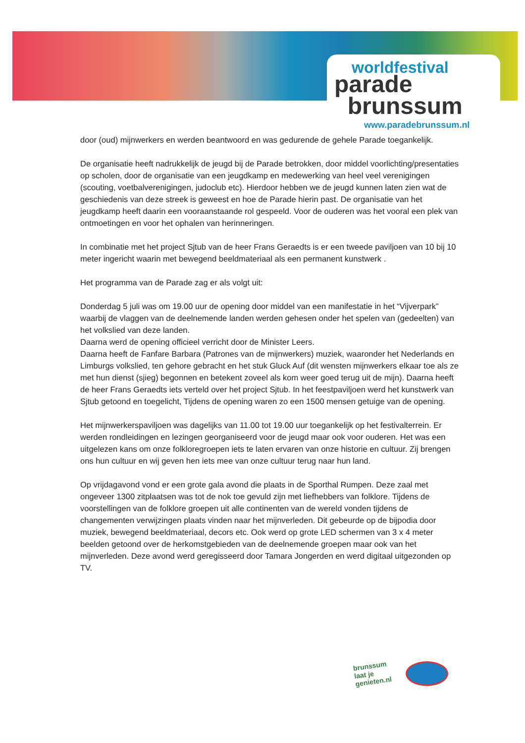worldfestival
parade
brunssum
www.paradebrunssum.nl
door (oud) mijnwerkers en werden beantwoord en was gedurende de gehele Parade toegankelijk.
De organisatie heeft nadrukkelijk de jeugd bij de Parade betrokken, door middel voorlichting/presentaties op scholen, door de organisatie van een jeugdkamp en medewerking van heel veel verenigingen (scouting, voetbalverenigingen, judoclub etc). Hierdoor hebben we de jeugd kunnen laten zien wat de geschiedenis van deze streek is geweest en hoe de Parade hierin past. De organisatie van het jeugdkamp heeft daarin een vooraanstaande rol gespeeld. Voor de ouderen was het vooral een plek van ontmoetingen en voor het ophalen van herinneringen.
In combinatie met het project Sjtub van de heer Frans Geraedts is er een tweede paviljoen van 10 bij 10 meter ingericht waarin met bewegend beeldmateriaal als een permanent kunstwerk .
Het programma van de Parade zag er als volgt uit:
Donderdag 5 juli was om 19.00 uur de opening door middel van een manifestatie in het “Vijverpark” waarbij de vlaggen van de deelnemende landen werden gehesen onder het spelen van (gedeelten) van het volkslied van deze landen.
Daarna werd de opening officieel verricht door de Minister Leers.
Daarna heeft de Fanfare Barbara (Patrones van de mijnwerkers) muziek, waaronder het Nederlands en Limburgs volkslied, ten gehore gebracht en het stuk Gluck Auf (dit wensten mijnwerkers elkaar toe als ze met hun dienst (sjieg) begonnen en betekent zoveel als kom weer goed terug uit de mijn). Daarna heeft de heer Frans Geraedts iets verteld over het project Sjtub. In het feestpaviljoen werd het kunstwerk van Sjtub getoond en toegelicht, Tijdens de opening waren zo een 1500 mensen getuige van de opening.
Het mijnwerkerspaviljoen was dagelijks van 11.00 tot 19.00 uur toegankelijk op het festivalterrein. Er werden rondleidingen en lezingen georganiseerd voor de jeugd maar ook voor ouderen. Het was een uitgelezen kans om onze folkloregroepen iets te laten ervaren van onze historie en cultuur. Zij brengen ons hun cultuur en wij geven hen iets mee van onze cultuur terug naar hun land.
Op vrijdagavond vond er een grote gala avond die plaats in de Sporthal Rumpen. Deze zaal met ongeveer 1300 zitplaatsen was tot de nok toe gevuld zijn met liefhebbers van folklore. Tijdens de voorstellingen van de folklore groepen uit alle continenten van de wereld vonden tijdens de changementen verwijzingen plaats vinden naar het mijnverleden. Dit gebeurde op de bijpodia door muziek, bewegend beeldmateriaal, decors etc. Ook werd op grote LED schermen van 3 x 4 meter beelden getoond over de herkomstgebieden van de deelnemende groepen maar ook van het mijnverleden. Deze avond werd geregisseerd door Tamara Jongerden en werd digitaal uitgezonden op TV.
brunssum
laat je
genieten.nl